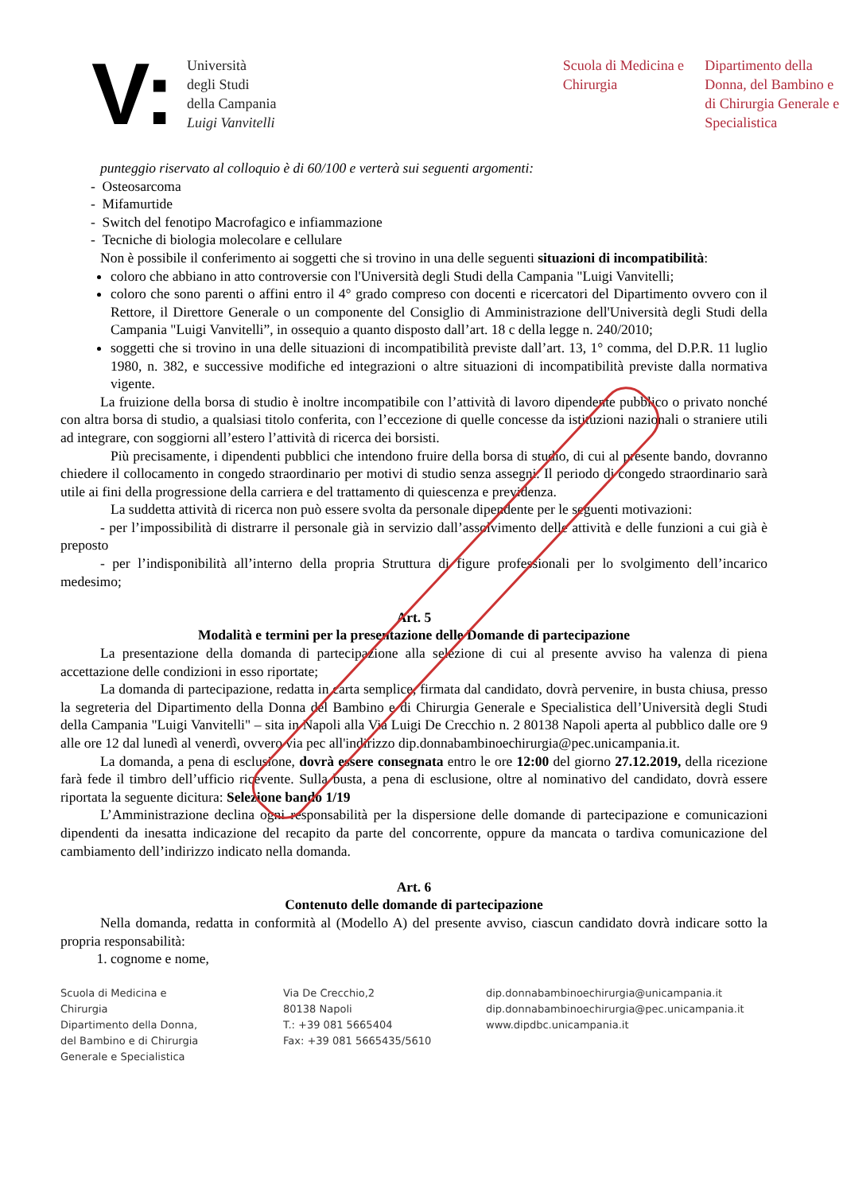V:
Università
degli Studi
della Campania
Luigi Vanvitelli
Scuola di Medicina e Chirurgia
Dipartimento della Donna, del Bambino e di Chirurgia Generale e Specialistica
punteggio riservato al colloquio è di 60/100 e verterà sui seguenti argomenti:
- Osteosarcoma
- Mifamurtide
- Switch del fenotipo Macrofagico e infiammazione
- Tecniche di biologia molecolare e cellulare
Non è possibile il conferimento ai soggetti che si trovino in una delle seguenti situazioni di incompatibilità:
coloro che abbiano in atto controversie con l'Università degli Studi della Campania "Luigi Vanvitelli;
coloro che sono parenti o affini entro il 4° grado compreso con docenti e ricercatori del Dipartimento ovvero con il Rettore, il Direttore Generale o un componente del Consiglio di Amministrazione dell'Università degli Studi della Campania "Luigi Vanvitelli”, in ossequio a quanto disposto dall’art. 18 c della legge n. 240/2010;
soggetti che si trovino in una delle situazioni di incompatibilità previste dall’art. 13, 1° comma, del D.P.R. 11 luglio 1980, n. 382, e successive modifiche ed integrazioni o altre situazioni di incompatibilità previste dalla normativa vigente.
La fruizione della borsa di studio è inoltre incompatibile con l’attività di lavoro dipendente pubblico o privato nonché con altra borsa di studio, a qualsiasi titolo conferita, con l’eccezione di quelle concesse da istituzioni nazionali o straniere utili ad integrare, con soggiorni all’estero l’attività di ricerca dei borsisti.
Più precisamente, i dipendenti pubblici che intendono fruire della borsa di studio, di cui al presente bando, dovranno chiedere il collocamento in congedo straordinario per motivi di studio senza assegni. Il periodo di congedo straordinario sarà utile ai fini della progressione della carriera e del trattamento di quiescenza e previdenza.
La suddetta attività di ricerca non può essere svolta da personale dipendente per le seguenti motivazioni:
- per l’impossibilità di distrarre il personale già in servizio dall’assolvimento delle attività e delle funzioni a cui già è preposto
- per l’indisponibilità all’interno della propria Struttura di figure professionali per lo svolgimento dell’incarico medesimo;
Art. 5
Modalità e termini per la presentazione delle Domande di partecipazione
La presentazione della domanda di partecipazione alla selezione di cui al presente avviso ha valenza di piena accettazione delle condizioni in esso riportate;
La domanda di partecipazione, redatta in carta semplice, firmata dal candidato, dovrà pervenire, in busta chiusa, presso la segreteria del Dipartimento della Donna del Bambino e di Chirurgia Generale e Specialistica dell’Università degli Studi della Campania "Luigi Vanvitelli" – sita in Napoli alla Via Luigi De Crecchio n. 2 80138 Napoli aperta al pubblico dalle ore 9 alle ore 12 dal lunedì al venerdì, ovvero via pec all'indirizzo dip.donnabambinoechirurgia@pec.unicampania.it.
La domanda, a pena di esclusione, dovrà essere consegnata entro le ore 12:00 del giorno 27.12.2019, della ricezione farà fede il timbro dell’ufficio ricevente. Sulla busta, a pena di esclusione, oltre al nominativo del candidato, dovrà essere riportata la seguente dicitura: Selezione bando 1/19
L’Amministrazione declina ogni responsabilità per la dispersione delle domande di partecipazione e comunicazioni dipendenti da inesatta indicazione del recapito da parte del concorrente, oppure da mancata o tardiva comunicazione del cambiamento dell’indirizzo indicato nella domanda.
Art. 6
Contenuto delle domande di partecipazione
Nella domanda, redatta in conformità al (Modello A) del presente avviso, ciascun candidato dovrà indicare sotto la propria responsabilità:
1. cognome e nome,
Scuola di Medicina e
Chirurgia
Dipartimento della Donna,
del Bambino e di Chirurgia
Generale e Specialistica
Via De Crecchio,2
80138 Napoli
T.: +39 081 5665404
Fax: +39 081 5665435/5610
dip.donnabambinoechirurgia@unicampania.it
dip.donnabambinoechirurgia@pec.unicampania.it
www.dipdbc.unicampania.it